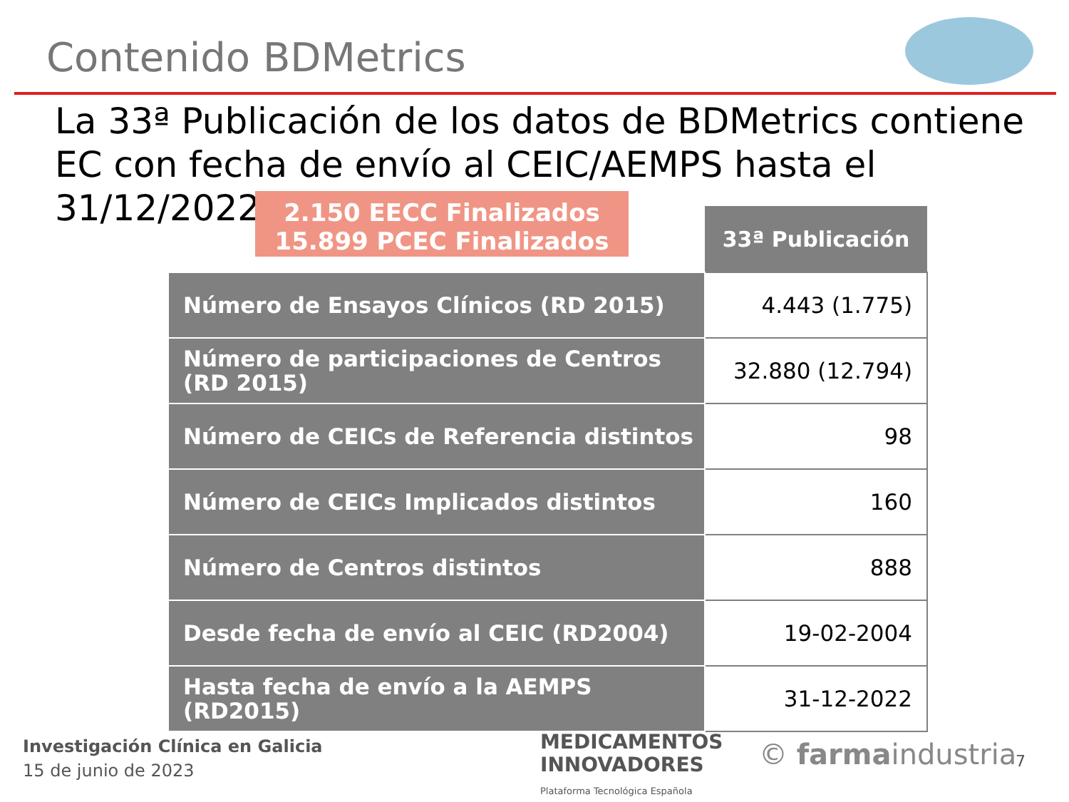Contenido BDMetrics
La 33ª Publicación de los datos de BDMetrics contiene EC con fecha de envío al CEIC/AEMPS hasta el 31/12/2022
2.150 EECC Finalizados
15.899 PCEC Finalizados
| | 33ª Publicación |
| Número de Ensayos Clínicos (RD 2015) | 4.443 (1.775) |
| Número de participaciones de Centros (RD 2015) | 32.880 (12.794) |
| Número de CEICs de Referencia distintos | 98 |
| Número de CEICs Implicados distintos | 160 |
| Número de Centros distintos | 888 |
| Desde fecha de envío al CEIC (RD2004) | 19-02-2004 |
| Hasta fecha de envío a la AEMPS (RD2015) | 31-12-2022 |
Investigación Clínica en Galicia
15 de junio de 2023
MEDICAMENTOS
INNOVADORES
Plataforma Tecnológica Española
© farmaindustria 7